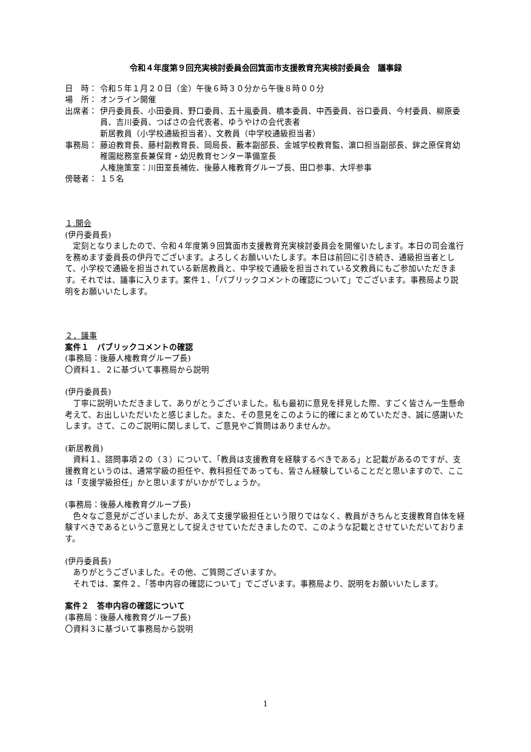令和４年度第９回充実検討委員会回箕面市支援教育充実検討委員会　議事録
日　時： 令和５年１月２０日（金）午後６時３０分から午後８時００分
場　所： オンライン開催
出席者： 伊丹委員長、小田委員、野口委員、五十嵐委員、橋本委員、中西委員、谷口委員、今村委員、柳原委員、吉川委員、つばさの会代表者、ゆうやけの会代表者
新居教員（小学校通級担当者）、文教員（中学校通級担当者）
事務局： 藤迫教育長、藤村副教育長、岡局長、藪本副部長、金城学校教育監、濵口担当副部長、鉾之原保育幼稚園総務室長兼保育・幼児教育センター準備室長
人権施策室：川田室長補佐、後藤人権教育グループ長、田口参事、大坪参事
傍聴者： １５名
１.開会
(伊丹委員長)
定刻となりましたので、令和４年度第９回箕面市支援教育充実検討委員会を開催いたします。本日の司会進行を務めます委員長の伊丹でございます。よろしくお願いいたします。本日は前回に引き続き、通級担当者として、小学校で通級を担当されている新居教員と、中学校で通級を担当されている文教員にもご参加いただきます。それでは、議事に入ります。案件１、「パブリックコメントの確認について」でございます。事務局より説明をお願いいたします。
２．議事
案件１　パブリックコメントの確認
(事務局：後藤人権教育グループ長)
〇資料１、２に基づいて事務局から説明
(伊丹委員長)
丁寧に説明いただきまして、ありがとうございました。私も最初に意見を拝見した際、すごく皆さん一生懸命考えて、お出しいただいたと感じました。また、その意見をこのように的確にまとめていただき、誠に感謝いたします。さて、このご説明に関しまして、ご意見やご質問はありませんか。
(新居教員)
資料１、諮問事項２の（３）について、「教員は支援教育を経験するべきである」と記載があるのですが、支援教育というのは、通常学級の担任や、教科担任であっても、皆さん経験していることだと思いますので、ここは「支援学級担任」かと思いますがいかがでしょうか。
(事務局：後藤人権教育グループ長)
色々なご意見がございましたが、あえて支援学級担任という限りではなく、教員がきちんと支援教育自体を経験すべきであるというご意見として捉えさせていただきましたので、このような記載とさせていただいております。
(伊丹委員長)
ありがとうございました。その他、ご質問ございますか。
それでは、案件２、「答申内容の確認について」でございます。事務局より、説明をお願いいたします。
案件２　答申内容の確認について
(事務局：後藤人権教育グループ長)
〇資料３に基づいて事務局から説明
1